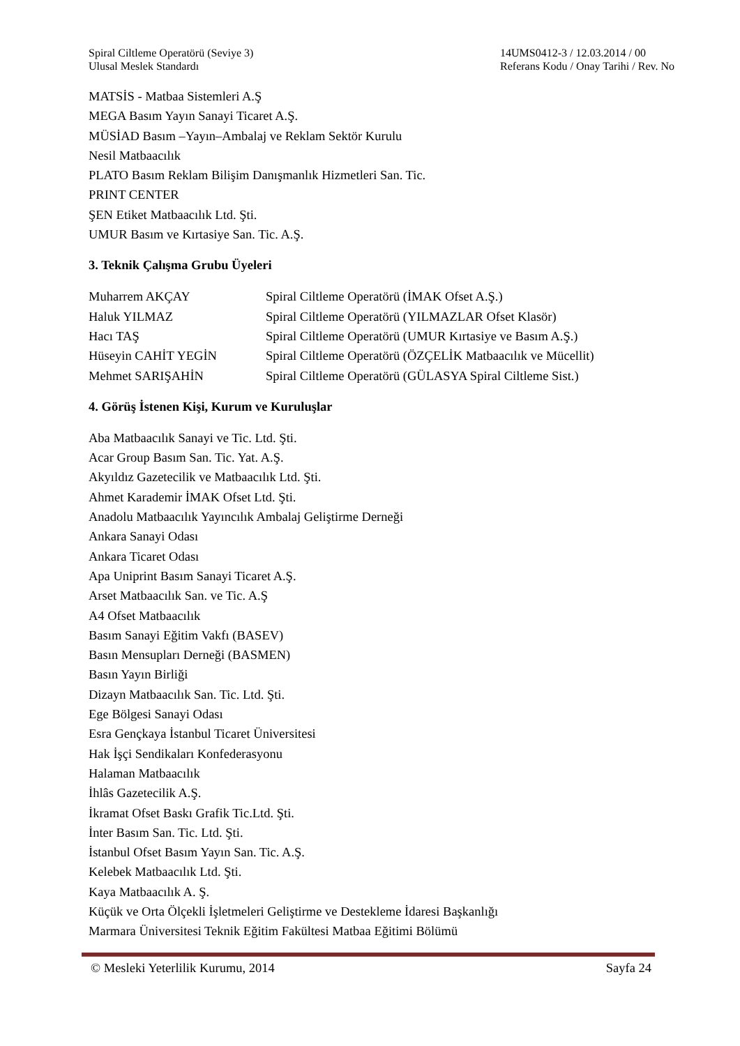Spiral Ciltleme Operatörü (Seviye 3)
Ulusal Meslek Standardı
14UMS0412-3 / 12.03.2014 / 00
Referans Kodu / Onay Tarihi / Rev. No
MATSİS - Matbaa Sistemleri A.Ş
MEGA Basım Yayın Sanayi Ticaret A.Ş.
MÜSİAD Basım –Yayın–Ambalaj ve Reklam Sektör Kurulu
Nesil Matbaacılık
PLATO Basım Reklam Bilişim Danışmanlık Hizmetleri San. Tic.
PRINT CENTER
ŞEN Etiket Matbaacılık Ltd. Şti.
UMUR Basım ve Kırtasiye San. Tic. A.Ş.
3. Teknik Çalışma Grubu Üyeleri
| Muharrem AKÇAY | Spiral Ciltleme Operatörü (İMAK Ofset A.Ş.) |
| Haluk YILMAZ | Spiral Ciltleme Operatörü (YILMAZLAR Ofset Klasör) |
| Hacı TAŞ | Spiral Ciltleme Operatörü (UMUR Kırtasiye ve Basım A.Ş.) |
| Hüseyin CAHİT YEGİN | Spiral Ciltleme Operatörü (ÖZÇELİK Matbaacılık ve Mücellit) |
| Mehmet SARIŞAHİN | Spiral Ciltleme Operatörü (GÜLASYA Spiral Ciltleme Sist.) |
4. Görüş İstenen Kişi, Kurum ve Kuruluşlar
Aba Matbaacılık Sanayi ve Tic. Ltd. Şti.
Acar Group Basım San. Tic. Yat. A.Ş.
Akyıldız Gazetecilik ve Matbaacılık Ltd. Şti.
Ahmet Karademir İMAK Ofset Ltd. Şti.
Anadolu Matbaacılık Yayıncılık Ambalaj Geliştirme Derneği
Ankara Sanayi Odası
Ankara Ticaret Odası
Apa Uniprint Basım Sanayi Ticaret A.Ş.
Arset Matbaacılık San. ve Tic. A.Ş
A4 Ofset Matbaacılık
Basım Sanayi Eğitim Vakfı (BASEV)
Basın Mensupları Derneği (BASMEN)
Basın Yayın Birliği
Dizayn Matbaacılık San. Tic. Ltd. Şti.
Ege Bölgesi Sanayi Odası
Esra Gençkaya İstanbul Ticaret Üniversitesi
Hak İşçi Sendikaları Konfederasyonu
Halaman Matbaacılık
İhlâs Gazetecilik A.Ş.
İkramat Ofset Baskı Grafik Tic.Ltd. Şti.
İnter Basım San. Tic. Ltd. Şti.
İstanbul Ofset Basım Yayın San. Tic. A.Ş.
Kelebek Matbaacılık Ltd. Şti.
Kaya Matbaacılık A. Ş.
Küçük ve Orta Ölçekli İşletmeleri Geliştirme ve Destekleme İdaresi Başkanlığı
Marmara Üniversitesi Teknik Eğitim Fakültesi Matbaa Eğitimi Bölümü
© Mesleki Yeterlilik Kurumu, 2014 Sayfa 24